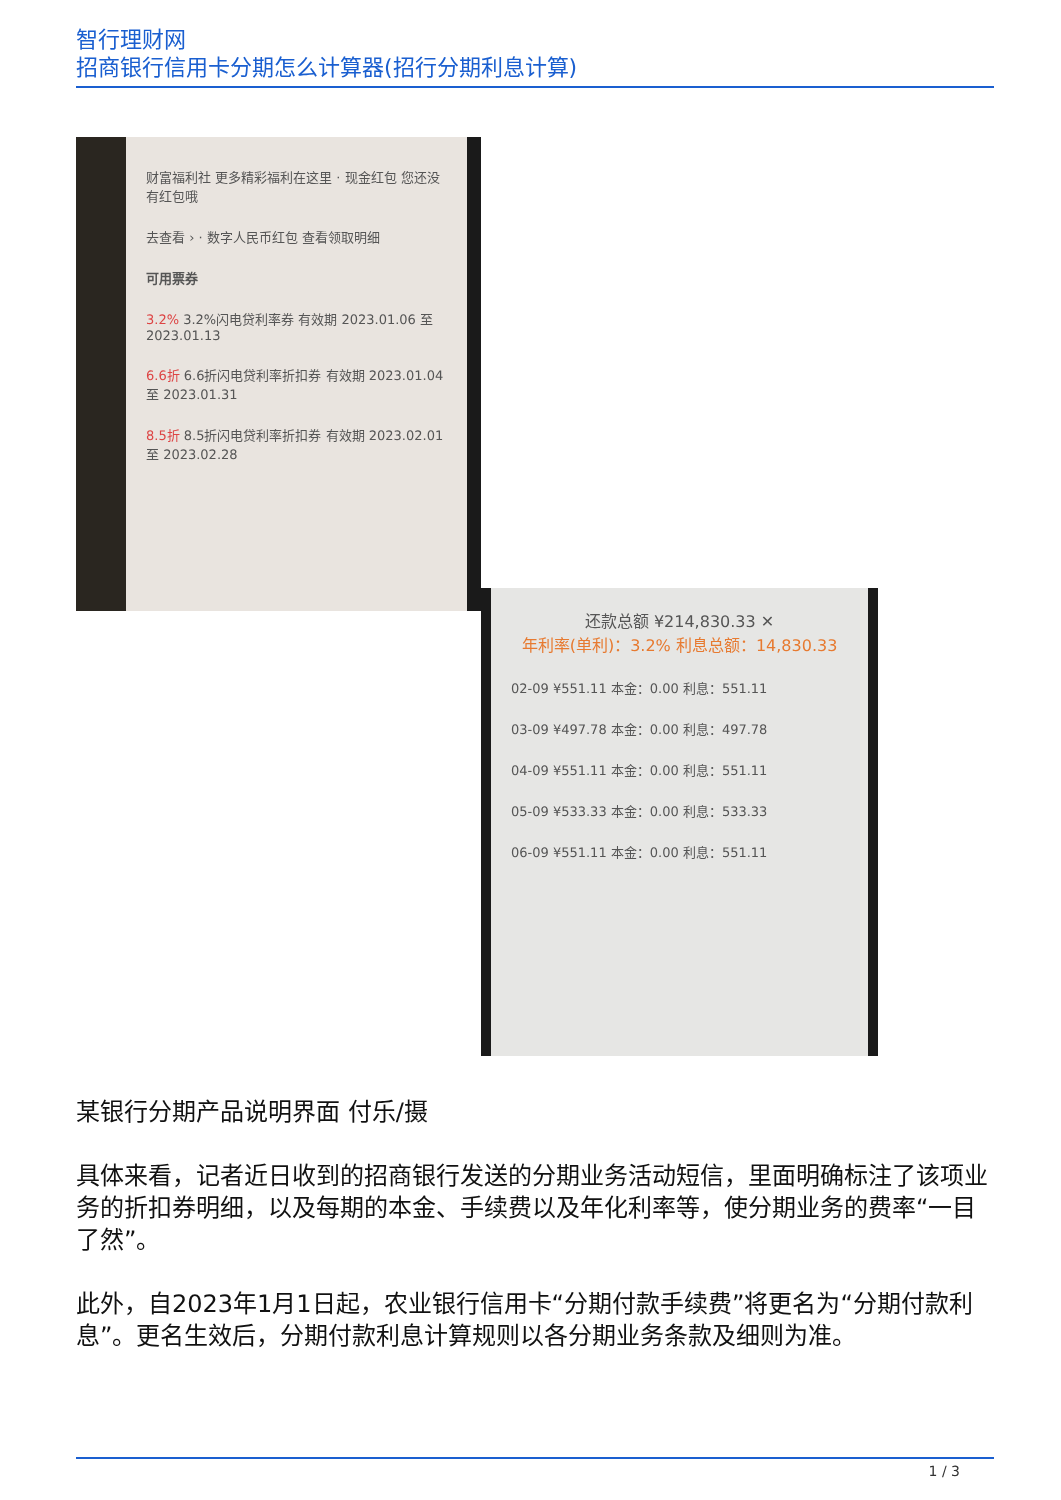智行理财网
招商银行信用卡分期怎么计算器(招行分期利息计算)
财富福利社 更多精彩福利在这里 · 现金红包 您还没有红包哦
去查看 › · 数字人民币红包 查看领取明细
可用票券
3.2% 3.2%闪电贷利率券 有效期 2023.01.06 至 2023.01.13
6.6折 6.6折闪电贷利率折扣券 有效期 2023.01.04 至 2023.01.31
8.5折 8.5折闪电贷利率折扣券 有效期 2023.02.01 至 2023.02.28
还款总额 ¥214,830.33 ✕
年利率(单利)：3.2% 利息总额：14,830.33
02-09 ¥551.11 本金：0.00 利息：551.11
03-09 ¥497.78 本金：0.00 利息：497.78
04-09 ¥551.11 本金：0.00 利息：551.11
05-09 ¥533.33 本金：0.00 利息：533.33
06-09 ¥551.11 本金：0.00 利息：551.11
某银行分期产品说明界面 付乐/摄
具体来看，记者近日收到的招商银行发送的分期业务活动短信，里面明确标注了该项业务的折扣券明细，以及每期的本金、手续费以及年化利率等，使分期业务的费率“一目了然”。
此外，自2023年1月1日起，农业银行信用卡“分期付款手续费”将更名为“分期付款利息”。更名生效后，分期付款利息计算规则以各分期业务条款及细则为准。
1 / 3